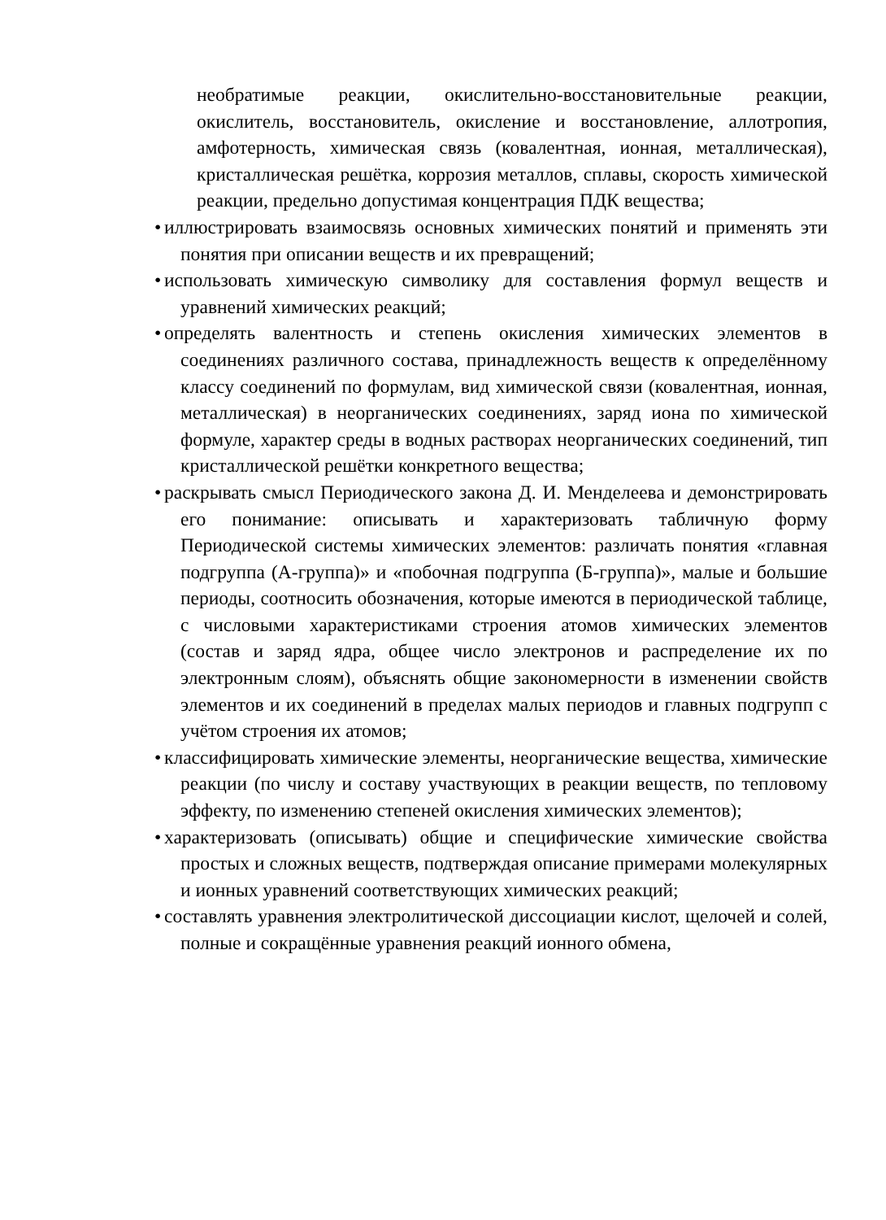необратимые реакции, окислительно-восстановительные реакции, окислитель, восстановитель, окисление и восстановление, аллотропия, амфотерность, химическая связь (ковалентная, ионная, металлическая), кристаллическая решётка, коррозия металлов, сплавы, скорость химической реакции, предельно допустимая концентрация ПДК вещества;
• иллюстрировать взаимосвязь основных химических понятий и применять эти понятия при описании веществ и их превращений;
• использовать химическую символику для составления формул веществ и уравнений химических реакций;
• определять валентность и степень окисления химических элементов в соединениях различного состава, принадлежность веществ к определённому классу соединений по формулам, вид химической связи (ковалентная, ионная, металлическая) в неорганических соединениях, заряд иона по химической формуле, характер среды в водных растворах неорганических соединений, тип кристаллической решётки конкретного вещества;
• раскрывать смысл Периодического закона Д. И. Менделеева и демонстрировать его понимание: описывать и характеризовать табличную форму Периодической системы химических элементов: различать понятия «главная подгруппа (А-группа)» и «побочная подгруппа (Б-группа)», малые и большие периоды, соотносить обозначения, которые имеются в периодической таблице, с числовыми характеристиками строения атомов химических элементов (состав и заряд ядра, общее число электронов и распределение их по электронным слоям), объяснять общие закономерности в изменении свойств элементов и их соединений в пределах малых периодов и главных подгрупп с учётом строения их атомов;
• классифицировать химические элементы, неорганические вещества, химические реакции (по числу и составу участвующих в реакции веществ, по тепловому эффекту, по изменению степеней окисления химических элементов);
• характеризовать (описывать) общие и специфические химические свойства простых и сложных веществ, подтверждая описание примерами молекулярных и ионных уравнений соответствующих химических реакций;
• составлять уравнения электролитической диссоциации кислот, щелочей и солей, полные и сокращённые уравнения реакций ионного обмена,